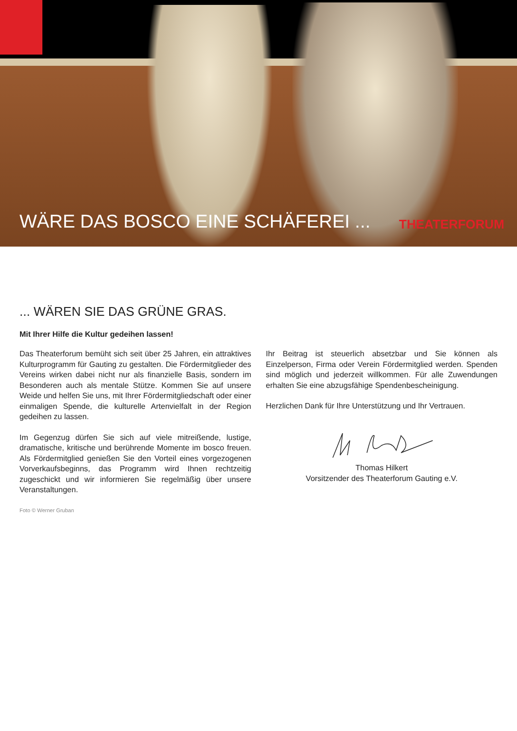WÄRE DAS BOSCO EINE SCHÄFEREI ... THEATERFORUM
... WÄREN SIE DAS GRÜNE GRAS.
Mit Ihrer Hilfe die Kultur gedeihen lassen!
Das Theaterforum bemüht sich seit über 25 Jahren, ein attraktives Kulturprogramm für Gauting zu gestalten. Die Fördermitglieder des Vereins wirken dabei nicht nur als finanzielle Basis, sondern im Besonderen auch als mentale Stütze. Kommen Sie auf unsere Weide und helfen Sie uns, mit Ihrer Fördermitgliedschaft oder einer einmaligen Spende, die kulturelle Artenvielfalt in der Region gedeihen zu lassen.
Im Gegenzug dürfen Sie sich auf viele mitreißende, lustige, dramatische, kritische und berührende Momente im bosco freuen. Als Fördermitglied genießen Sie den Vorteil eines vorgezogenen Vorverkaufsbeginns, das Programm wird Ihnen rechtzeitig zugeschickt und wir informieren Sie regelmäßig über unsere Veranstaltungen.
Foto © Werner Gruban
Ihr Beitrag ist steuerlich absetzbar und Sie können als Einzelperson, Firma oder Verein Fördermitglied werden. Spenden sind möglich und jederzeit willkommen. Für alle Zuwendungen erhalten Sie eine abzugsfähige Spendenbescheinigung.
Herzlichen Dank für Ihre Unterstützung und Ihr Vertrauen.
Thomas Hilkert
Vorsitzender des Theaterforum Gauting e.V.